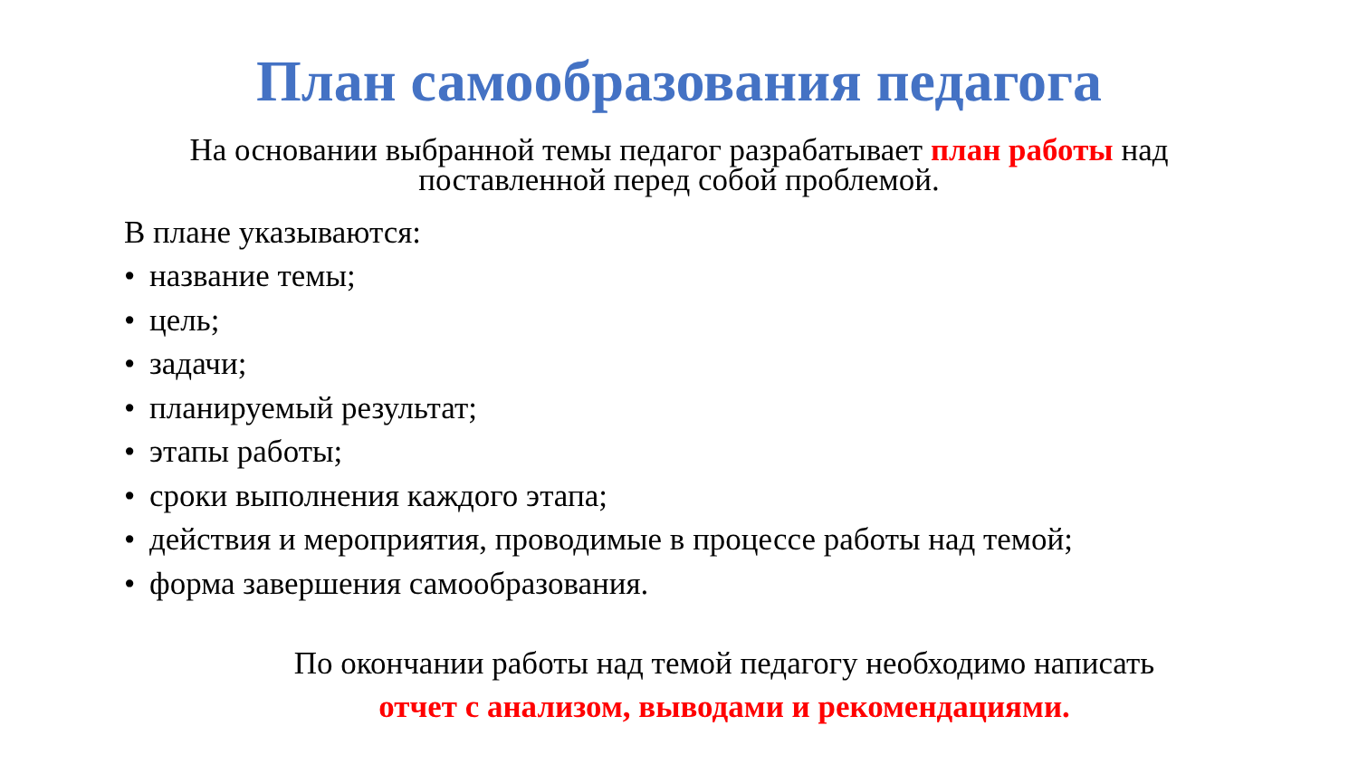План самообразования педагога
На основании выбранной темы педагог разрабатывает план работы над поставленной перед собой проблемой.
В плане указываются:
• название темы;
• цель;
• задачи;
• планируемый результат;
• этапы работы;
• сроки выполнения каждого этапа;
• действия и мероприятия, проводимые в процессе работы над темой;
• форма завершения самообразования.
По окончании работы над темой педагогу необходимо написать
отчет с анализом, выводами и рекомендациями.